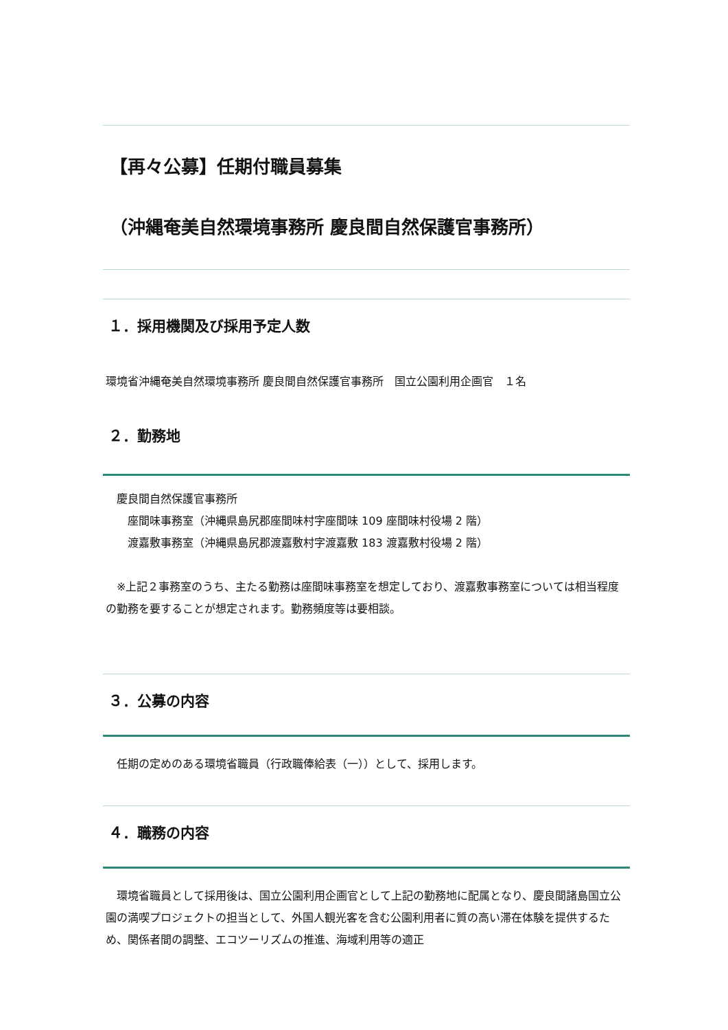【再々公募】任期付職員募集
（沖縄奄美自然環境事務所 慶良間自然保護官事務所）
１．採用機関及び採用予定人数
環境省沖縄奄美自然環境事務所 慶良間自然保護官事務所　国立公園利用企画官　１名
２．勤務地
　慶良間自然保護官事務所
　　座間味事務室（沖縄県島尻郡座間味村字座間味 109 座間味村役場 2 階）
　　渡嘉敷事務室（沖縄県島尻郡渡嘉敷村字渡嘉敷 183 渡嘉敷村役場 2 階）
　※上記２事務室のうち、主たる勤務は座間味事務室を想定しており、渡嘉敷事務室については相当程度の勤務を要することが想定されます。勤務頻度等は要相談。
３．公募の内容
　任期の定めのある環境省職員（行政職俸給表（一））として、採用します。
４．職務の内容
　環境省職員として採用後は、国立公園利用企画官として上記の勤務地に配属となり、慶良間諸島国立公園の満喫プロジェクトの担当として、外国人観光客を含む公園利用者に質の高い滞在体験を提供するため、関係者間の調整、エコツーリズムの推進、海域利用等の適正